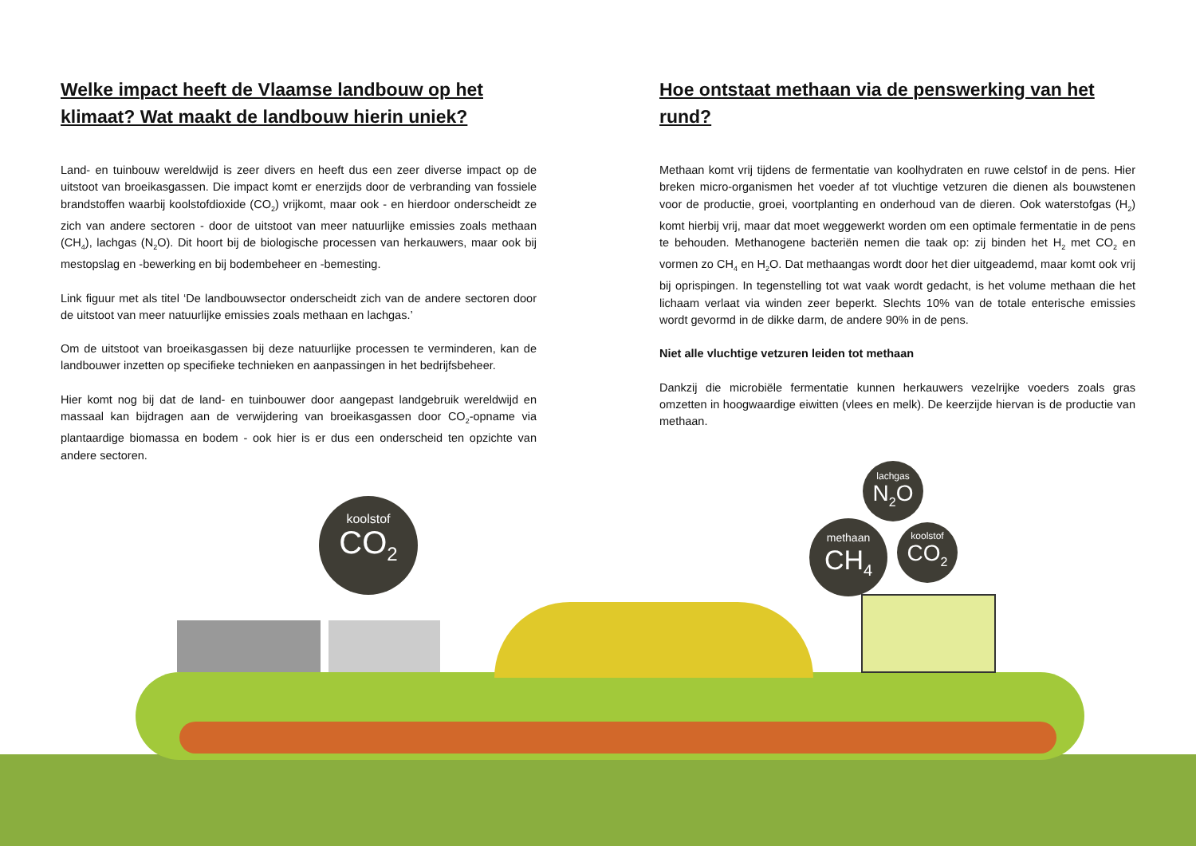Welke impact heeft de Vlaamse landbouw op het klimaat? Wat maakt de landbouw hierin uniek?
Land- en tuinbouw wereldwijd is zeer divers en heeft dus een zeer diverse impact op de uitstoot van broeikasgassen. Die impact komt er enerzijds door de verbranding van fossiele brandstoffen waarbij koolstofdioxide (CO<sub>2</sub>) vrijkomt, maar ook - en hierdoor onderscheidt ze zich van andere sectoren - door de uitstoot van meer natuurlijke emissies zoals methaan (CH<sub>4</sub>), lachgas (N<sub>2</sub>O). Dit hoort bij de biologische processen van herkauwers, maar ook bij mestopslag en -bewerking en bij bodembeheer en -bemesting.
Link figuur met als titel ‘De landbouwsector onderscheidt zich van de andere sectoren door de uitstoot van meer natuurlijke emissies zoals methaan en lachgas.’
Om de uitstoot van broeikasgassen bij deze natuurlijke processen te verminderen, kan de landbouwer inzetten op specifieke technieken en aanpassingen in het bedrijfsbeheer.
Hier komt nog bij dat de land- en tuinbouwer door aangepast landgebruik wereldwijd en massaal kan bijdragen aan de verwijdering van broeikasgassen door CO<sub>2</sub>-opname via plantaardige biomassa en bodem - ook hier is er dus een onderscheid ten opzichte van andere sectoren.
Hoe ontstaat methaan via de penswerking van het rund?
Methaan komt vrij tijdens de fermentatie van koolhydraten en ruwe celstof in de pens. Hier breken micro-organismen het voeder af tot vluchtige vetzuren die dienen als bouwstenen voor de productie, groei, voortplanting en onderhoud van de dieren. Ook waterstofgas (H<sub>2</sub>) komt hierbij vrij, maar dat moet weggewerkt worden om een optimale fermentatie in de pens te behouden. Methanogene bacteriën nemen die taak op: zij binden het H<sub>2</sub> met CO<sub>2</sub> en vormen zo CH<sub>4</sub> en H<sub>2</sub>O. Dat methaangas wordt door het dier uitgeademd, maar komt ook vrij bij oprispingen. In tegenstelling tot wat vaak wordt gedacht, is het volume methaan die het lichaam verlaat via winden zeer beperkt. Slechts 10% van de totale enterische emissies wordt gevormd in de dikke darm, de andere 90% in de pens.
Niet alle vluchtige vetzuren leiden tot methaan
Dankzij die microbiële fermentatie kunnen herkauwers vezelrijke voeders zoals gras omzetten in hoogwaardige eiwitten (vlees en melk). De keerzijde hiervan is de productie van methaan.
koolstof
CO<sub>2</sub>
lachgas
N<sub>2</sub>O
methaan
CH<sub>4</sub>
koolstof
CO<sub>2</sub>